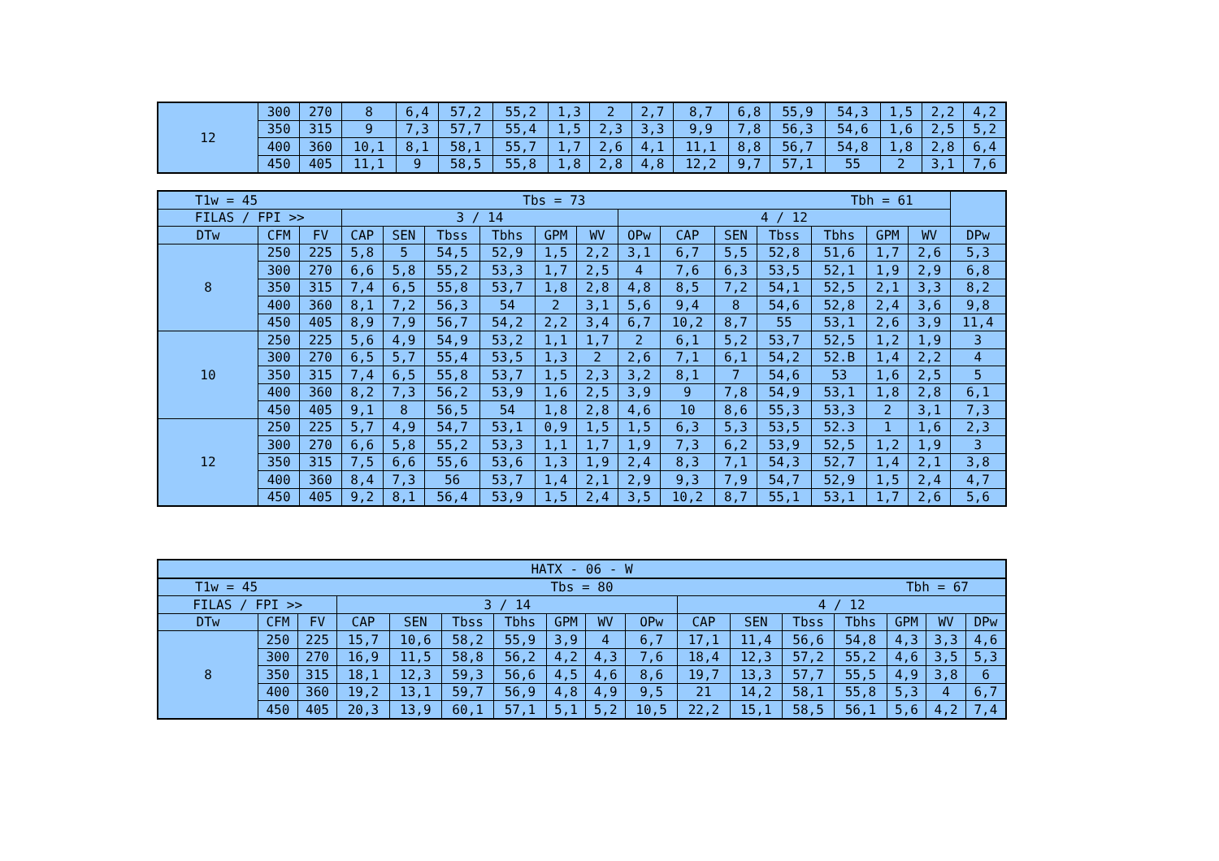| 12 | 300 | 270 | 8 | 6,4 | 57,2 | 55,2 | 1,3 | 2 | 2,7 | 8,7 | 6,8 | 55,9 | 54,3 | 1,5 | 2,2 | 4,2 |
| | 350 | 315 | 9 | 7,3 | 57,7 | 55,4 | 1,5 | 2,3 | 3,3 | 9,9 | 7,8 | 56,3 | 54,6 | 1,6 | 2,5 | 5,2 |
| | 400 | 360 | 10,1 | 8,1 | 58,1 | 55,7 | 1,7 | 2,6 | 4,1 | 11,1 | 8,8 | 56,7 | 54,8 | 1,8 | 2,8 | 6,4 |
| | 450 | 405 | 11,1 | 9 | 58,5 | 55,8 | 1,8 | 2,8 | 4,8 | 12,2 | 9,7 | 57,1 | 55 | 2 | 3,1 | 7,6 |
| T1w = 45 Tbs = 73 Tbh = 61 | | | | | | | | | | | | | | | | |
| FILAS / FPI >> | | | 3 / 14 | | | | | | 4 / 12 | | | | | | | |
| DTw | CFM | FV | CAP | SEN | Tbss | Tbhs | GPM | WV | OPw | CAP | SEN | Tbss | Tbhs | GPM | WV | DPw |
| 8 | 250 | 225 | 5,8 | 5 | 54,5 | 52,9 | 1,5 | 2,2 | 3,1 | 6,7 | 5,5 | 52,8 | 51,6 | 1,7 | 2,6 | 5,3 |
| | 300 | 270 | 6,6 | 5,8 | 55,2 | 53,3 | 1,7 | 2,5 | 4 | 7,6 | 6,3 | 53,5 | 52,1 | 1,9 | 2,9 | 6,8 |
| | 350 | 315 | 7,4 | 6,5 | 55,8 | 53,7 | 1,8 | 2,8 | 4,8 | 8,5 | 7,2 | 54,1 | 52,5 | 2,1 | 3,3 | 8,2 |
| | 400 | 360 | 8,1 | 7,2 | 56,3 | 54 | 2 | 3,1 | 5,6 | 9,4 | 8 | 54,6 | 52,8 | 2,4 | 3,6 | 9,8 |
| | 450 | 405 | 8,9 | 7,9 | 56,7 | 54,2 | 2,2 | 3,4 | 6,7 | 10,2 | 8,7 | 55 | 53,1 | 2,6 | 3,9 | 11,4 |
| 10 | 250 | 225 | 5,6 | 4,9 | 54,9 | 53,2 | 1,1 | 1,7 | 2 | 6,1 | 5,2 | 53,7 | 52,5 | 1,2 | 1,9 | 3 |
| | 300 | 270 | 6,5 | 5,7 | 55,4 | 53,5 | 1,3 | 2 | 2,6 | 7,1 | 6,1 | 54,2 | 52.B | 1,4 | 2,2 | 4 |
| | 350 | 315 | 7,4 | 6,5 | 55,8 | 53,7 | 1,5 | 2,3 | 3,2 | 8,1 | 7 | 54,6 | 53 | 1,6 | 2,5 | 5 |
| | 400 | 360 | 8,2 | 7,3 | 56,2 | 53,9 | 1,6 | 2,5 | 3,9 | 9 | 7,8 | 54,9 | 53,1 | 1,8 | 2,8 | 6,1 |
| | 450 | 405 | 9,1 | 8 | 56,5 | 54 | 1,8 | 2,8 | 4,6 | 10 | 8,6 | 55,3 | 53,3 | 2 | 3,1 | 7,3 |
| 12 | 250 | 225 | 5,7 | 4,9 | 54,7 | 53,1 | 0,9 | 1,5 | 1,5 | 6,3 | 5,3 | 53,5 | 52.3 | 1 | 1,6 | 2,3 |
| | 300 | 270 | 6,6 | 5,8 | 55,2 | 53,3 | 1,1 | 1,7 | 1,9 | 7,3 | 6,2 | 53,9 | 52,5 | 1,2 | 1,9 | 3 |
| | 350 | 315 | 7,5 | 6,6 | 55,6 | 53,6 | 1,3 | 1,9 | 2,4 | 8,3 | 7,1 | 54,3 | 52,7 | 1,4 | 2,1 | 3,8 |
| | 400 | 360 | 8,4 | 7,3 | 56 | 53,7 | 1,4 | 2,1 | 2,9 | 9,3 | 7,9 | 54,7 | 52,9 | 1,5 | 2,4 | 4,7 |
| | 450 | 405 | 9,2 | 8,1 | 56,4 | 53,9 | 1,5 | 2,4 | 3,5 | 10,2 | 8,7 | 55,1 | 53,1 | 1,7 | 2,6 | 5,6 |
| HATX - 06 - W | | | | | | | | | | | | | | | | |
| T1w = 45 Tbs = 80 Tbh = 67 | | | | | | | | | | | | | | | | |
| FILAS / FPI >> | | | 3 / 14 | | | | | | | 4 / 12 | | | | | | |
| DTw | CFM | FV | CAP | SEN | Tbss | Tbhs | GPM | WV | OPw | CAP | SEN | Tbss | Tbhs | GPM | WV | DPw |
| 8 | 250 | 225 | 15,7 | 10,6 | 58,2 | 55,9 | 3,9 | 4 | 6,7 | 17,1 | 11,4 | 56,6 | 54,8 | 4,3 | 3,3 | 4,6 |
| | 300 | 270 | 16,9 | 11,5 | 58,8 | 56,2 | 4,2 | 4,3 | 7,6 | 18,4 | 12,3 | 57,2 | 55,2 | 4,6 | 3,5 | 5,3 |
| | 350 | 315 | 18,1 | 12,3 | 59,3 | 56,6 | 4,5 | 4,6 | 8,6 | 19,7 | 13,3 | 57,7 | 55,5 | 4,9 | 3,8 | 6 |
| | 400 | 360 | 19,2 | 13,1 | 59,7 | 56,9 | 4,8 | 4,9 | 9,5 | 21 | 14,2 | 58,1 | 55,8 | 5,3 | 4 | 6,7 |
| | 450 | 405 | 20,3 | 13,9 | 60,1 | 57,1 | 5,1 | 5,2 | 10,5 | 22,2 | 15,1 | 58,5 | 56,1 | 5,6 | 4,2 | 7,4 |